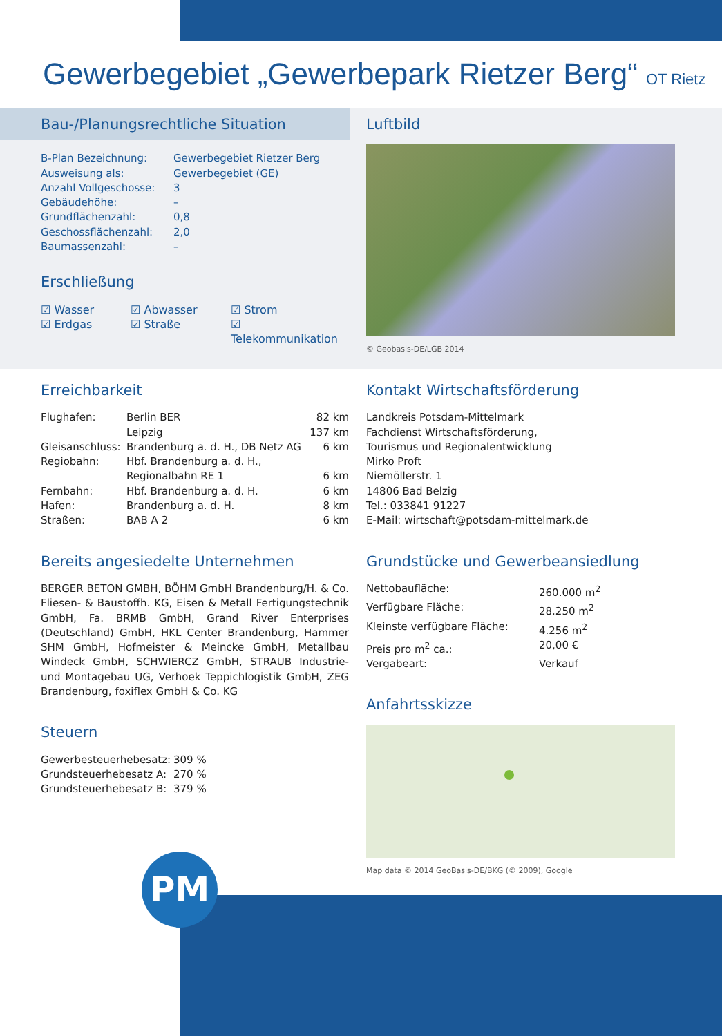Gewerbegebiet „Gewerbepark Rietzer Berg“ OT Rietz
Bau-/Planungsrechtliche Situation
| B-Plan Bezeichnung: | Gewerbegebiet Rietzer Berg |
| Ausweisung als: | Gewerbegebiet (GE) |
| Anzahl Vollgeschosse: | 3 |
| Gebäudehöhe: | – |
| Grundflächenzahl: | 0,8 |
| Geschossflächenzahl: | 2,0 |
| Baumassenzahl: | – |
Erschließung
| ☑ Wasser | ☑ Abwasser | ☑ Strom |
| ☑ Erdgas | ☑ Straße | ☑ Telekommunikation |
Luftbild
© Geobasis-DE/LGB 2014
Erreichbarkeit
| Flughafen: | Berlin BER | 82 km |
| | Leipzig | 137 km |
| Gleisanschluss: | Brandenburg a. d. H., DB Netz AG | 6 km |
| Regiobahn: | Hbf. Brandenburg a. d. H., | |
| | Regionalbahn RE 1 | 6 km |
| Fernbahn: | Hbf. Brandenburg a. d. H. | 6 km |
| Hafen: | Brandenburg a. d. H. | 8 km |
| Straßen: | BAB A 2 | 6 km |
Bereits angesiedelte Unternehmen
BERGER BETON GMBH, BÖHM GmbH Brandenburg/H. & Co. Fliesen- & Baustoffh. KG, Eisen & Metall Fertigungstechnik GmbH, Fa. BRMB GmbH, Grand River Enterprises (Deutschland) GmbH, HKL Center Brandenburg, Hammer SHM GmbH, Hofmeister & Meincke GmbH, Metallbau Windeck GmbH, SCHWIERCZ GmbH, STRAUB Industrie- und Montagebau UG, Verhoek Teppichlogistik GmbH, ZEG Brandenburg, foxiflex GmbH & Co. KG
Steuern
| Gewerbesteuerhebesatz: | 309 % |
| Grundsteuerhebesatz A: | 270 % |
| Grundsteuerhebesatz B: | 379 % |
Kontakt Wirtschaftsförderung
Landkreis Potsdam-Mittelmark
Fachdienst Wirtschaftsförderung,
Tourismus und Regionalentwicklung
Mirko Proft
Niemöllerstr. 1
14806 Bad Belzig
Tel.: 033841 91227
E-Mail: wirtschaft@potsdam-mittelmark.de
Grundstücke und Gewerbeansiedlung
| Nettobaufläche: | 260.000 m<sup>2</sup> |
| Verfügbare Fläche: | 28.250 m<sup>2</sup> |
| Kleinste verfügbare Fläche: | 4.256 m<sup>2</sup> |
| Preis pro m<sup>2</sup> ca.: | 20,00 € |
| Vergabeart: | Verkauf |
Anfahrtsskizze
Map data © 2014 GeoBasis-DE/BKG (© 2009), Google
PM